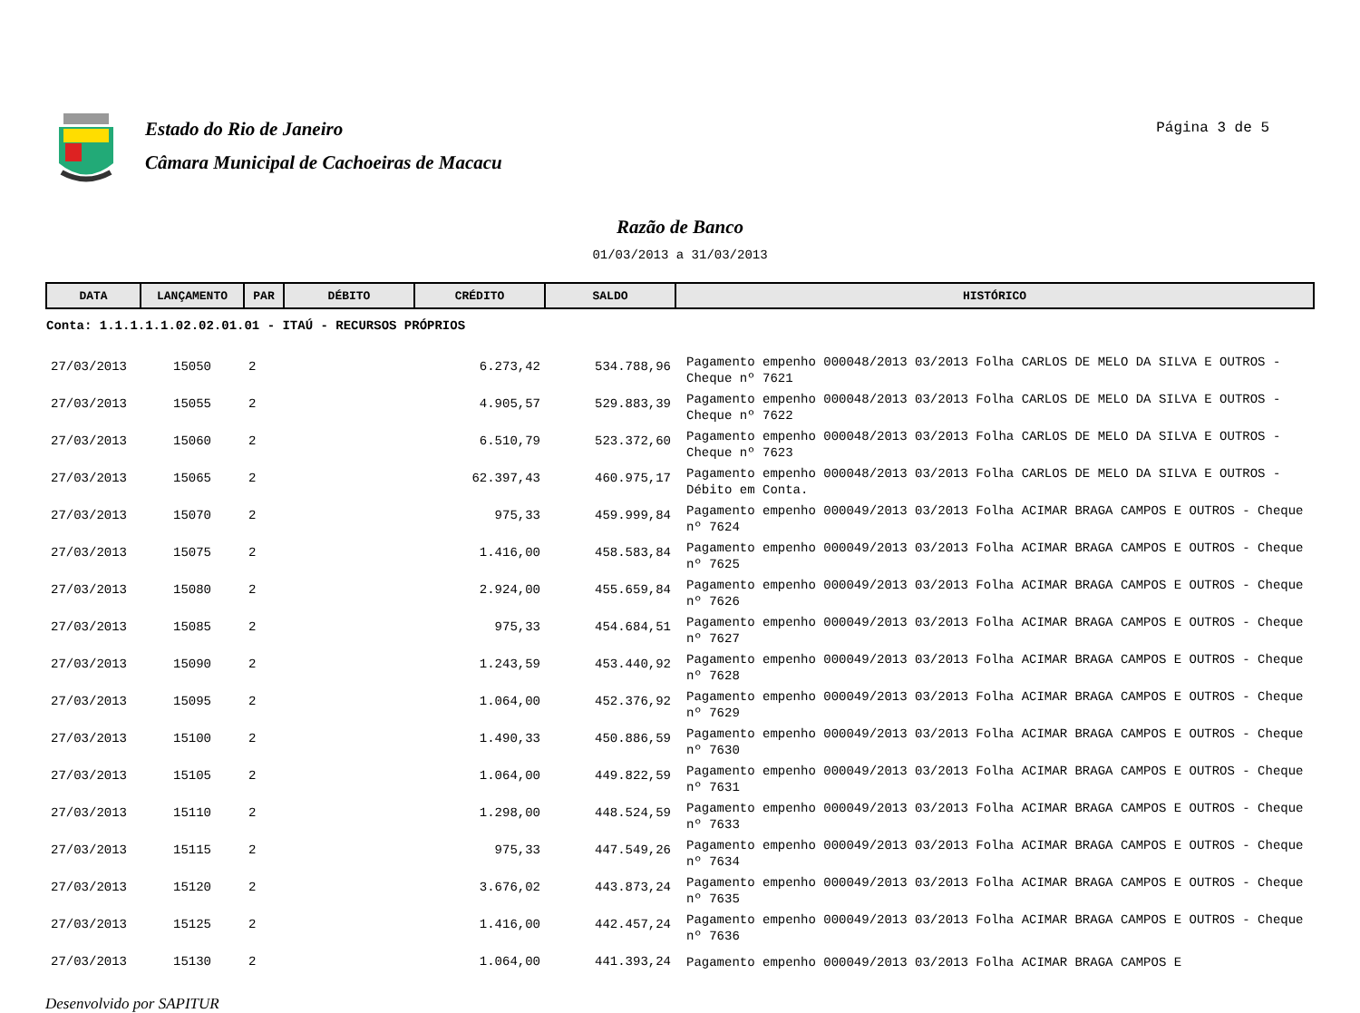Estado do Rio de Janeiro
Câmara Municipal de Cachoeiras de Macacu
Página 3 de 5
Razão de Banco
01/03/2013 a 31/03/2013
| DATA | LANÇAMENTO | PAR | DÉBITO | CRÉDITO | SALDO | HISTÓRICO |
| --- | --- | --- | --- | --- | --- | --- |
| Conta: 1.1.1.1.1.02.02.01.01 - ITAÚ - RECURSOS PRÓPRIOS | | | | | | |
| 27/03/2013 | 15050 | 2 | | 6.273,42 | 534.788,96 | Pagamento empenho 000048/2013 03/2013 Folha CARLOS DE MELO DA SILVA E OUTROS - Cheque nº 7621 |
| 27/03/2013 | 15055 | 2 | | 4.905,57 | 529.883,39 | Pagamento empenho 000048/2013 03/2013 Folha CARLOS DE MELO DA SILVA E OUTROS - Cheque nº 7622 |
| 27/03/2013 | 15060 | 2 | | 6.510,79 | 523.372,60 | Pagamento empenho 000048/2013 03/2013 Folha CARLOS DE MELO DA SILVA E OUTROS - Cheque nº 7623 |
| 27/03/2013 | 15065 | 2 | | 62.397,43 | 460.975,17 | Pagamento empenho 000048/2013 03/2013 Folha CARLOS DE MELO DA SILVA E OUTROS - Débito em Conta. |
| 27/03/2013 | 15070 | 2 | | 975,33 | 459.999,84 | Pagamento empenho 000049/2013 03/2013 Folha ACIMAR BRAGA CAMPOS E OUTROS - Cheque nº 7624 |
| 27/03/2013 | 15075 | 2 | | 1.416,00 | 458.583,84 | Pagamento empenho 000049/2013 03/2013 Folha ACIMAR BRAGA CAMPOS E OUTROS - Cheque nº 7625 |
| 27/03/2013 | 15080 | 2 | | 2.924,00 | 455.659,84 | Pagamento empenho 000049/2013 03/2013 Folha ACIMAR BRAGA CAMPOS E OUTROS - Cheque nº 7626 |
| 27/03/2013 | 15085 | 2 | | 975,33 | 454.684,51 | Pagamento empenho 000049/2013 03/2013 Folha ACIMAR BRAGA CAMPOS E OUTROS - Cheque nº 7627 |
| 27/03/2013 | 15090 | 2 | | 1.243,59 | 453.440,92 | Pagamento empenho 000049/2013 03/2013 Folha ACIMAR BRAGA CAMPOS E OUTROS - Cheque nº 7628 |
| 27/03/2013 | 15095 | 2 | | 1.064,00 | 452.376,92 | Pagamento empenho 000049/2013 03/2013 Folha ACIMAR BRAGA CAMPOS E OUTROS - Cheque nº 7629 |
| 27/03/2013 | 15100 | 2 | | 1.490,33 | 450.886,59 | Pagamento empenho 000049/2013 03/2013 Folha ACIMAR BRAGA CAMPOS E OUTROS - Cheque nº 7630 |
| 27/03/2013 | 15105 | 2 | | 1.064,00 | 449.822,59 | Pagamento empenho 000049/2013 03/2013 Folha ACIMAR BRAGA CAMPOS E OUTROS - Cheque nº 7631 |
| 27/03/2013 | 15110 | 2 | | 1.298,00 | 448.524,59 | Pagamento empenho 000049/2013 03/2013 Folha ACIMAR BRAGA CAMPOS E OUTROS - Cheque nº 7633 |
| 27/03/2013 | 15115 | 2 | | 975,33 | 447.549,26 | Pagamento empenho 000049/2013 03/2013 Folha ACIMAR BRAGA CAMPOS E OUTROS - Cheque nº 7634 |
| 27/03/2013 | 15120 | 2 | | 3.676,02 | 443.873,24 | Pagamento empenho 000049/2013 03/2013 Folha ACIMAR BRAGA CAMPOS E OUTROS - Cheque nº 7635 |
| 27/03/2013 | 15125 | 2 | | 1.416,00 | 442.457,24 | Pagamento empenho 000049/2013 03/2013 Folha ACIMAR BRAGA CAMPOS E OUTROS - Cheque nº 7636 |
| 27/03/2013 | 15130 | 2 | | 1.064,00 | 441.393,24 | Pagamento empenho 000049/2013 03/2013 Folha ACIMAR BRAGA CAMPOS E |
Desenvolvido por SAPITUR